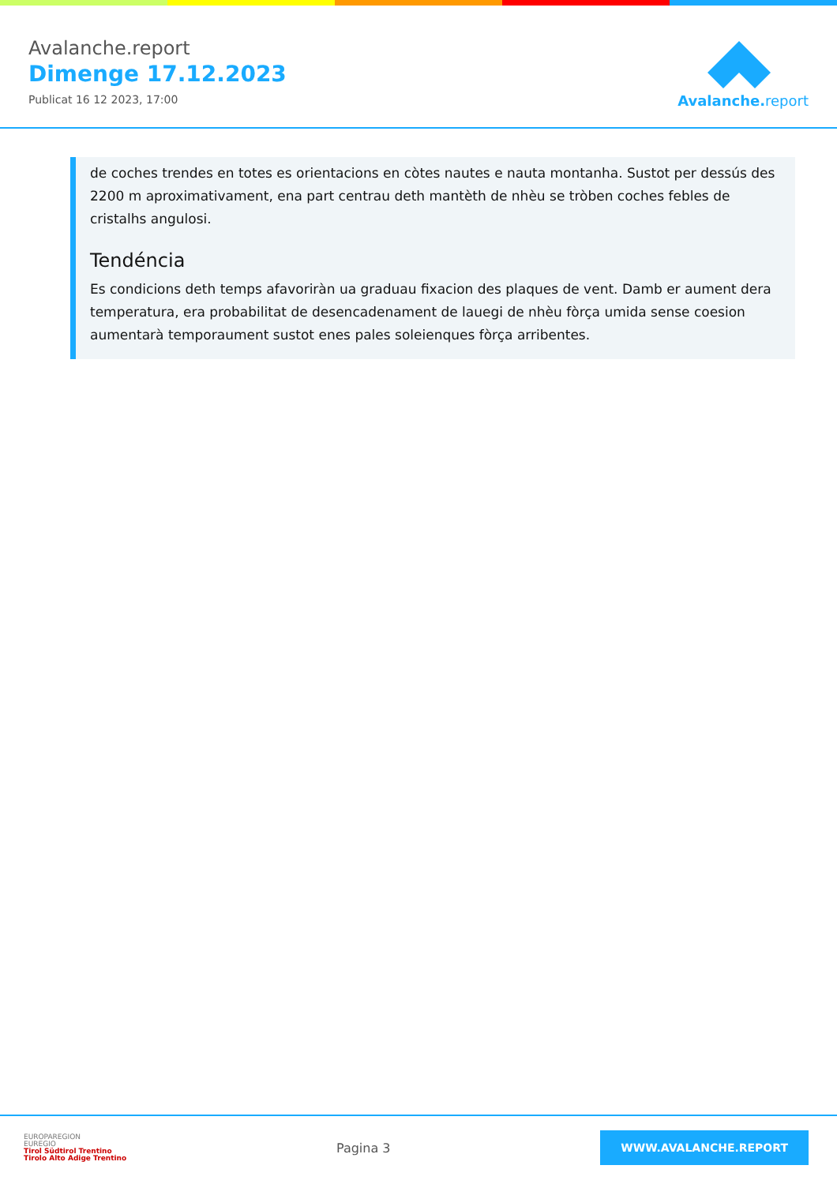Avalanche.report
Dimenge 17.12.2023
Publicat 16 12 2023, 17:00
Avalanche. report
de coches trendes en totes es orientacions en còtes nautes e nauta montanha. Sustot per dessús des 2200 m aproximativament, ena part centrau deth mantèth de nhèu se tròben coches febles de cristalhs angulosi.
Tendéncia
Es condicions deth temps afavoriràn ua graduau fixacion des plaques de vent. Damb er aument dera temperatura, era probabilitat de desencadenament de lauegi de nhèu fòrça umida sense coesion aumentarà temporaument sustot enes pales soleienques fòrça arribentes.
EUROPAREGION
EUREGIO
Tirol Südtirol Trentino
Tirolo Alto Adige Trentino
Pagina 3
WWW.AVALANCHE.REPORT